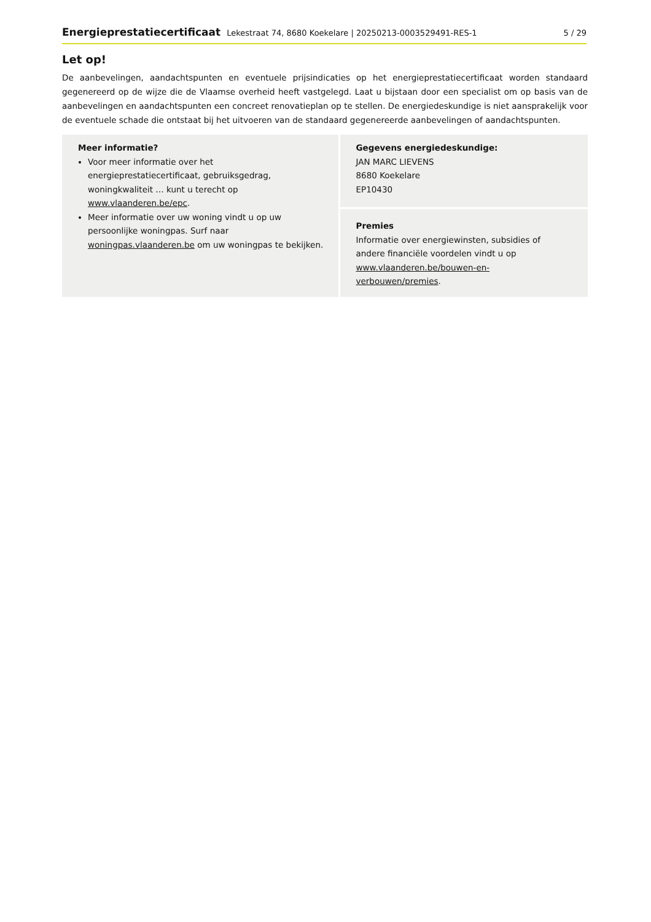Energieprestatiecertificaat Lekestraat 74, 8680 Koekelare | 20250213-0003529491-RES-1 5 / 29
Let op!
De aanbevelingen, aandachtspunten en eventuele prijsindicaties op het energieprestatiecertificaat worden standaard gegenereerd op de wijze die de Vlaamse overheid heeft vastgelegd. Laat u bijstaan door een specialist om op basis van de aanbevelingen en aandachtspunten een concreet renovatieplan op te stellen. De energiedeskundige is niet aansprakelijk voor de eventuele schade die ontstaat bij het uitvoeren van de standaard gegenereerde aanbevelingen of aandachtspunten.
Meer informatie?
Voor meer informatie over het energieprestatiecertificaat, gebruiksgedrag, woningkwaliteit … kunt u terecht op www.vlaanderen.be/epc.
Meer informatie over uw woning vindt u op uw persoonlijke woningpas. Surf naar woningpas.vlaanderen.be om uw woningpas te bekijken.
Gegevens energiedeskundige:
JAN MARC LIEVENS
8680 Koekelare
EP10430
Premies
Informatie over energiewinsten, subsidies of andere financiële voordelen vindt u op www.vlaanderen.be/bouwen-en-verbouwen/premies.